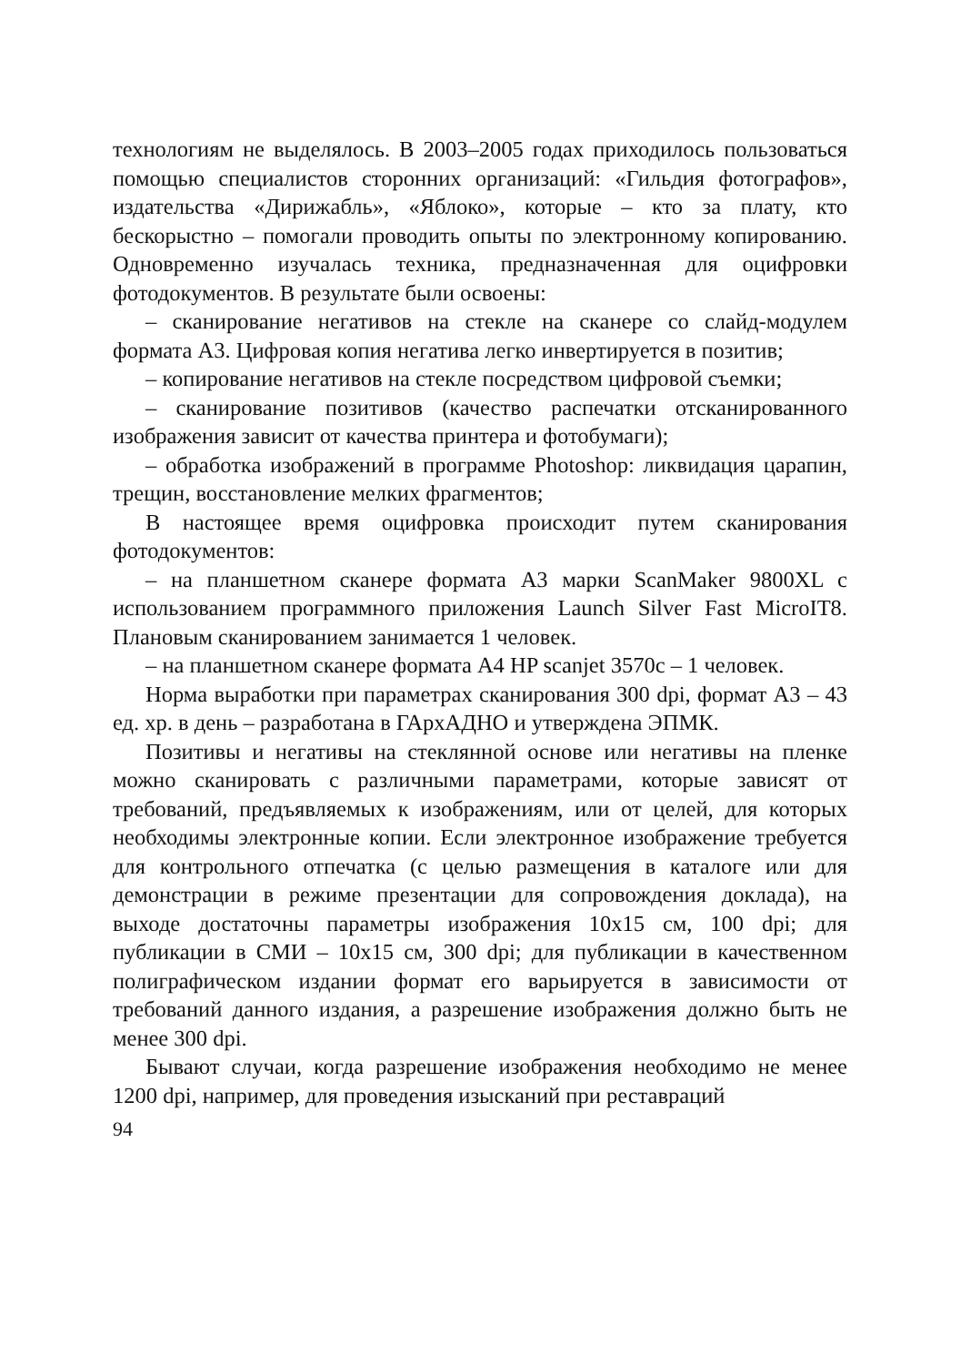технологиям не выделялось. В 2003–2005 годах приходилось пользоваться помощью специалистов сторонних организаций: «Гильдия фотографов», издательства «Дирижабль», «Яблоко», которые – кто за плату, кто бескорыстно – помогали проводить опыты по электронному копированию. Одновременно изучалась техника, предназначенная для оцифровки фотодокументов. В результате были освоены:
– сканирование негативов на стекле на сканере со слайд-модулем формата А3. Цифровая копия негатива легко инвертируется в позитив;
– копирование негативов на стекле посредством цифровой съемки;
– сканирование позитивов (качество распечатки отсканированного изображения зависит от качества принтера и фотобумаги);
– обработка изображений в программе Photoshop: ликвидация царапин, трещин, восстановление мелких фрагментов;
В настоящее время оцифровка происходит путем сканирования фотодокументов:
– на планшетном сканере формата А3 марки ScanMaker 9800XL с использованием программного приложения Launch Silver Fast MicroIT8. Плановым сканированием занимается 1 человек.
– на планшетном сканере формата А4 HP scanjet 3570c – 1 человек.
Норма выработки при параметрах сканирования 300 dpi, формат А3 – 43 ед. хр. в день – разработана в ГАрхАДНО и утверждена ЭПМК.
Позитивы и негативы на стеклянной основе или негативы на пленке можно сканировать с различными параметрами, которые зависят от требований, предъявляемых к изображениям, или от целей, для которых необходимы электронные копии. Если электронное изображение требуется для контрольного отпечатка (с целью размещения в каталоге или для демонстрации в режиме презентации для сопровождения доклада), на выходе достаточны параметры изображения 10x15 см, 100 dpi; для публикации в СМИ – 10x15 см, 300 dpi; для публикации в качественном полиграфическом издании формат его варьируется в зависимости от требований данного издания, а разрешение изображения должно быть не менее 300 dpi.
Бывают случаи, когда разрешение изображения необходимо не менее 1200 dpi, например, для проведения изысканий при реставраций
94